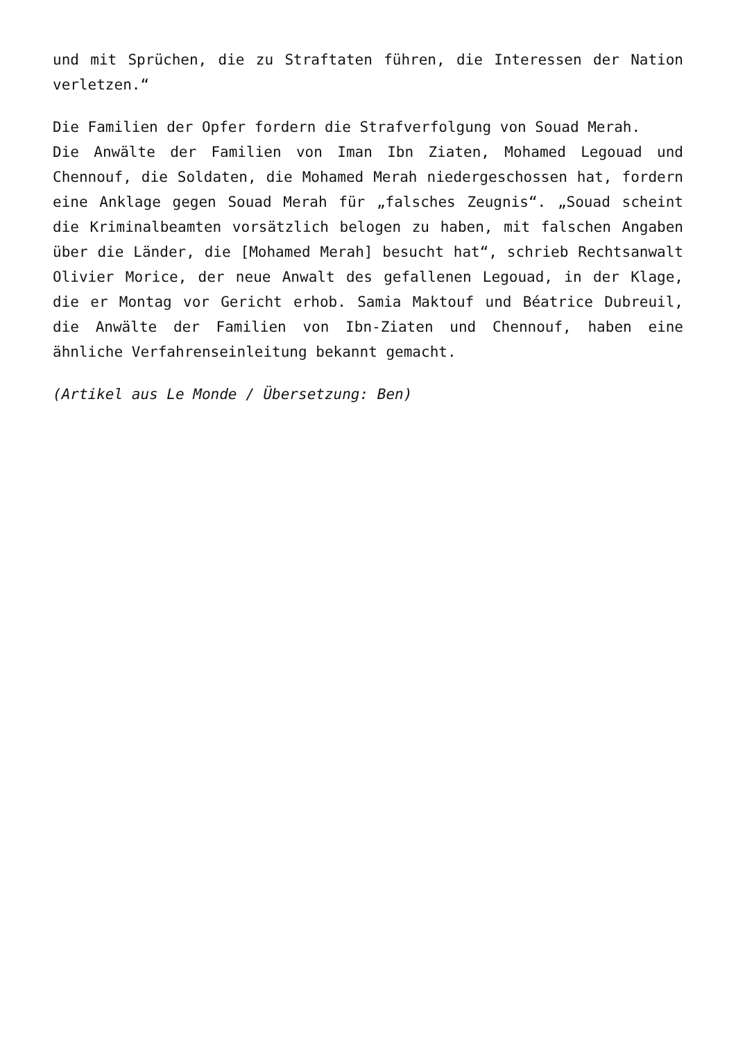und mit Sprüchen, die zu Straftaten führen, die Interessen der Nation verletzen.“
Die Familien der Opfer fordern die Strafverfolgung von Souad Merah.
Die Anwälte der Familien von Iman Ibn Ziaten, Mohamed Legouad und Chennouf, die Soldaten, die Mohamed Merah niedergeschossen hat, fordern eine Anklage gegen Souad Merah für „falsches Zeugnis“. „Souad scheint die Kriminalbeamten vorsätzlich belogen zu haben, mit falschen Angaben über die Länder, die [Mohamed Merah] besucht hat“, schrieb Rechtsanwalt Olivier Morice, der neue Anwalt des gefallenen Legouad, in der Klage, die er Montag vor Gericht erhob. Samia Maktouf und Béatrice Dubreuil, die Anwälte der Familien von Ibn-Ziaten und Chennouf, haben eine ähnliche Verfahrenseinleitung bekannt gemacht.
(Artikel aus Le Monde / Übersetzung: Ben)